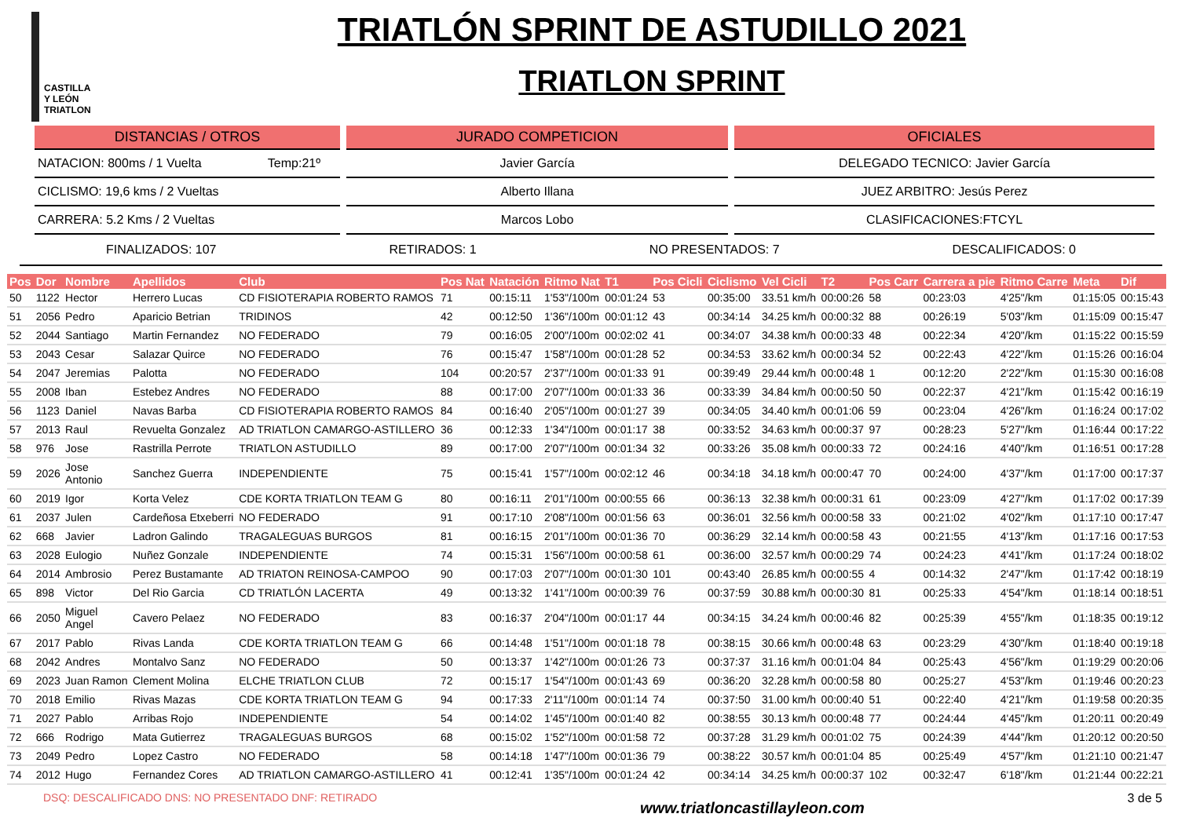CASTILLA
Y LEÓN
TRIATLON
TRIATLÓN SPRINT DE ASTUDILLO 2021
TRIATLON SPRINT
DISTANCIAS / OTROS
NATACION: 800ms / 1 Vuelta Temp:21º
CICLISMO: 19,6 kms / 2 Vueltas
CARRERA: 5.2 Kms / 2 Vueltas
JURADO COMPETICION
Javier García
Alberto Illana
Marcos Lobo
OFICIALES
DELEGADO TECNICO: Javier García
JUEZ ARBITRO: Jesús Perez
CLASIFICACIONES:FTCYL
FINALIZADOS: 107 RETIRADOS: 1 NO PRESENTADOS: 7 DESCALIFICADOS: 0
| Pos | Dor | Nombre | Apellidos | Club | Pos Nat | Natación | Ritmo Nat | T1 | Pos Cicli | Ciclismo | Vel Cicli | T2 | Pos Carr | Carrera a pie | Ritmo Carre | Meta | Dif |
| --- | --- | --- | --- | --- | --- | --- | --- | --- | --- | --- | --- | --- | --- | --- | --- | --- | --- |
| 50 | 1122 | Hector | Herrero Lucas | CD FISIOTERAPIA ROBERTO RAMOS | 71 | 00:15:11 | 1'53"/100m | 00:01:24 | 53 | 00:35:00 | 33.51 km/h | 00:00:26 | 58 | 00:23:03 | 4'25"/km | 01:15:05 | 00:15:43 |
| 51 | 2056 | Pedro | Aparicio Betrian | TRIDINOS | 42 | 00:12:50 | 1'36"/100m | 00:01:12 | 43 | 00:34:14 | 34.25 km/h | 00:00:32 | 88 | 00:26:19 | 5'03"/km | 01:15:09 | 00:15:47 |
| 52 | 2044 | Santiago | Martin Fernandez | NO FEDERADO | 79 | 00:16:05 | 2'00"/100m | 00:02:02 | 41 | 00:34:07 | 34.38 km/h | 00:00:33 | 48 | 00:22:34 | 4'20"/km | 01:15:22 | 00:15:59 |
| 53 | 2043 | Cesar | Salazar Quirce | NO FEDERADO | 76 | 00:15:47 | 1'58"/100m | 00:01:28 | 52 | 00:34:53 | 33.62 km/h | 00:00:34 | 52 | 00:22:43 | 4'22"/km | 01:15:26 | 00:16:04 |
| 54 | 2047 | Jeremias | Palotta | NO FEDERADO | 104 | 00:20:57 | 2'37"/100m | 00:01:33 | 91 | 00:39:49 | 29.44 km/h | 00:00:48 | 1 | 00:12:20 | 2'22"/km | 01:15:30 | 00:16:08 |
| 55 | 2008 | Iban | Estebez Andres | NO FEDERADO | 88 | 00:17:00 | 2'07"/100m | 00:01:33 | 36 | 00:33:39 | 34.84 km/h | 00:00:50 | 50 | 00:22:37 | 4'21"/km | 01:15:42 | 00:16:19 |
| 56 | 1123 | Daniel | Navas Barba | CD FISIOTERAPIA ROBERTO RAMOS | 84 | 00:16:40 | 2'05"/100m | 00:01:27 | 39 | 00:34:05 | 34.40 km/h | 00:01:06 | 59 | 00:23:04 | 4'26"/km | 01:16:24 | 00:17:02 |
| 57 | 2013 | Raul | Revuelta Gonzalez | AD TRIATLON CAMARGO-ASTILLERO | 36 | 00:12:33 | 1'34"/100m | 00:01:17 | 38 | 00:33:52 | 34.63 km/h | 00:00:37 | 97 | 00:28:23 | 5'27"/km | 01:16:44 | 00:17:22 |
| 58 | 976 | Jose | Rastrilla Perrote | TRIATLON ASTUDILLO | 89 | 00:17:00 | 2'07"/100m | 00:01:34 | 32 | 00:33:26 | 35.08 km/h | 00:00:33 | 72 | 00:24:16 | 4'40"/km | 01:16:51 | 00:17:28 |
| 59 | 2026 | Jose Antonio | Sanchez Guerra | INDEPENDIENTE | 75 | 00:15:41 | 1'57"/100m | 00:02:12 | 46 | 00:34:18 | 34.18 km/h | 00:00:47 | 70 | 00:24:00 | 4'37"/km | 01:17:00 | 00:17:37 |
| 60 | 2019 | Igor | Korta Velez | CDE KORTA TRIATLON TEAM G | 80 | 00:16:11 | 2'01"/100m | 00:00:55 | 66 | 00:36:13 | 32.38 km/h | 00:00:31 | 61 | 00:23:09 | 4'27"/km | 01:17:02 | 00:17:39 |
| 61 | 2037 | Julen | Cardeñosa Etxeberri | NO FEDERADO | 91 | 00:17:10 | 2'08"/100m | 00:01:56 | 63 | 00:36:01 | 32.56 km/h | 00:00:58 | 33 | 00:21:02 | 4'02"/km | 01:17:10 | 00:17:47 |
| 62 | 668 | Javier | Ladron Galindo | TRAGALEGUAS BURGOS | 81 | 00:16:15 | 2'01"/100m | 00:01:36 | 70 | 00:36:29 | 32.14 km/h | 00:00:58 | 43 | 00:21:55 | 4'13"/km | 01:17:16 | 00:17:53 |
| 63 | 2028 | Eulogio | Nuñez Gonzale | INDEPENDIENTE | 74 | 00:15:31 | 1'56"/100m | 00:00:58 | 61 | 00:36:00 | 32.57 km/h | 00:00:29 | 74 | 00:24:23 | 4'41"/km | 01:17:24 | 00:18:02 |
| 64 | 2014 | Ambrosio | Perez Bustamante | AD TRIATON REINOSA-CAMPOO | 90 | 00:17:03 | 2'07"/100m | 00:01:30 | 101 | 00:43:40 | 26.85 km/h | 00:00:55 | 4 | 00:14:32 | 2'47"/km | 01:17:42 | 00:18:19 |
| 65 | 898 | Victor | Del Rio Garcia | CD TRIATLÓN LACERTA | 49 | 00:13:32 | 1'41"/100m | 00:00:39 | 76 | 00:37:59 | 30.88 km/h | 00:00:30 | 81 | 00:25:33 | 4'54"/km | 01:18:14 | 00:18:51 |
| 66 | 2050 | Miguel Angel | Cavero Pelaez | NO FEDERADO | 83 | 00:16:37 | 2'04"/100m | 00:01:17 | 44 | 00:34:15 | 34.24 km/h | 00:00:46 | 82 | 00:25:39 | 4'55"/km | 01:18:35 | 00:19:12 |
| 67 | 2017 | Pablo | Rivas Landa | CDE KORTA TRIATLON TEAM G | 66 | 00:14:48 | 1'51"/100m | 00:01:18 | 78 | 00:38:15 | 30.66 km/h | 00:00:48 | 63 | 00:23:29 | 4'30"/km | 01:18:40 | 00:19:18 |
| 68 | 2042 | Andres | Montalvo Sanz | NO FEDERADO | 50 | 00:13:37 | 1'42"/100m | 00:01:26 | 73 | 00:37:37 | 31.16 km/h | 00:01:04 | 84 | 00:25:43 | 4'56"/km | 01:19:29 | 00:20:06 |
| 69 | 2023 | Juan Ramon | Clement Molina | ELCHE TRIATLON CLUB | 72 | 00:15:17 | 1'54"/100m | 00:01:43 | 69 | 00:36:20 | 32.28 km/h | 00:00:58 | 80 | 00:25:27 | 4'53"/km | 01:19:46 | 00:20:23 |
| 70 | 2018 | Emilio | Rivas Mazas | CDE KORTA TRIATLON TEAM G | 94 | 00:17:33 | 2'11"/100m | 00:01:14 | 74 | 00:37:50 | 31.00 km/h | 00:00:40 | 51 | 00:22:40 | 4'21"/km | 01:19:58 | 00:20:35 |
| 71 | 2027 | Pablo | Arribas Rojo | INDEPENDIENTE | 54 | 00:14:02 | 1'45"/100m | 00:01:40 | 82 | 00:38:55 | 30.13 km/h | 00:00:48 | 77 | 00:24:44 | 4'45"/km | 01:20:11 | 00:20:49 |
| 72 | 666 | Rodrigo | Mata Gutierrez | TRAGALEGUAS BURGOS | 68 | 00:15:02 | 1'52"/100m | 00:01:58 | 72 | 00:37:28 | 31.29 km/h | 00:01:02 | 75 | 00:24:39 | 4'44"/km | 01:20:12 | 00:20:50 |
| 73 | 2049 | Pedro | Lopez Castro | NO FEDERADO | 58 | 00:14:18 | 1'47"/100m | 00:01:36 | 79 | 00:38:22 | 30.57 km/h | 00:01:04 | 85 | 00:25:49 | 4'57"/km | 01:21:10 | 00:21:47 |
| 74 | 2012 | Hugo | Fernandez Cores | AD TRIATLON CAMARGO-ASTILLERO | 41 | 00:12:41 | 1'35"/100m | 00:01:24 | 42 | 00:34:14 | 34.25 km/h | 00:00:37 | 102 | 00:32:47 | 6'18"/km | 01:21:44 | 00:22:21 |
DSQ: DESCALIFICADO DNS: NO PRESENTADO DNF: RETIRADO www.triatloncastillayleon.com 3 de 5